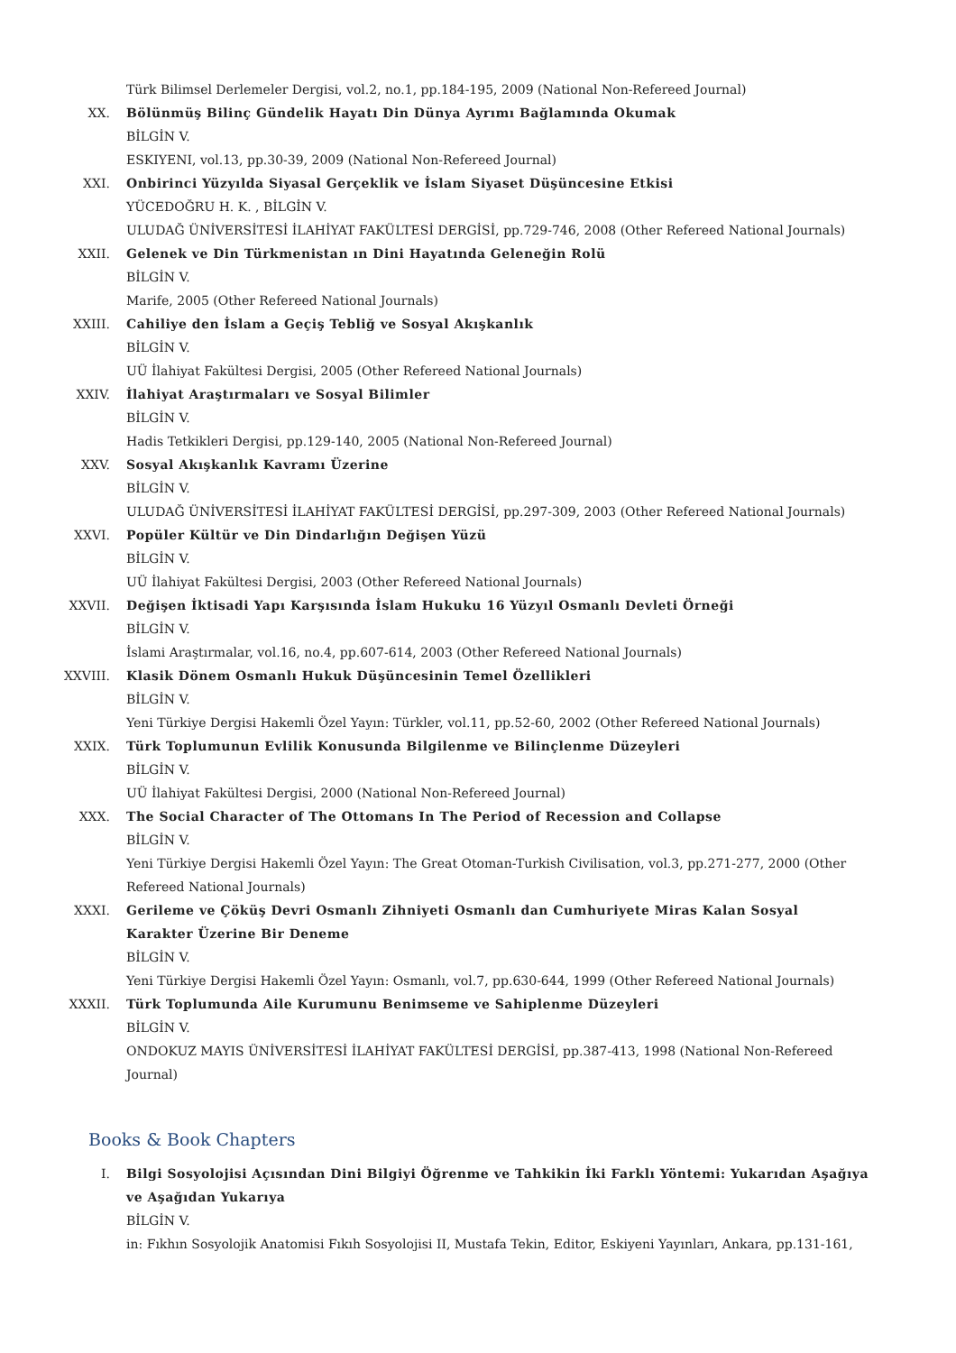Türk Bilimsel Derlemeler Dergisi, vol.2, no.1, pp.184-195, 2009 (National Non-Refereed Journal)
XX. Bölünmüş Bilinç Gündelik Hayatı Din Dünya Ayrımı Bağlamında Okumak
BİLGİN V.
ESKIYENI, vol.13, pp.30-39, 2009 (National Non-Refereed Journal)
XXI. Onbirinci Yüzyılda Siyasal Gerçeklik ve İslam Siyaset Düşüncesine Etkisi
YÜCEDOĞRU H. K. , BİLGİN V.
ULUDAĞ ÜNİVERSİTESİ İLAHİYAT FAKÜLTESİ DERGİSİ, pp.729-746, 2008 (Other Refereed National Journals)
XXII. Gelenek ve Din Türkmenistan ın Dini Hayatında Geleneğin Rolü
BİLGİN V.
Marife, 2005 (Other Refereed National Journals)
XXIII. Cahiliye den İslam a Geçiş Tebliğ ve Sosyal Akışkanlık
BİLGİN V.
UÜ İlahiyat Fakültesi Dergisi, 2005 (Other Refereed National Journals)
XXIV. İlahiyat Araştırmaları ve Sosyal Bilimler
BİLGİN V.
Hadis Tetkikleri Dergisi, pp.129-140, 2005 (National Non-Refereed Journal)
XXV. Sosyal Akışkanlık Kavramı Üzerine
BİLGİN V.
ULUDAĞ ÜNİVERSİTESİ İLAHİYAT FAKÜLTESİ DERGİSİ, pp.297-309, 2003 (Other Refereed National Journals)
XXVI. Popüler Kültür ve Din Dindarlığın Değişen Yüzü
BİLGİN V.
UÜ İlahiyat Fakültesi Dergisi, 2003 (Other Refereed National Journals)
XXVII. Değişen İktisadi Yapı Karşısında İslam Hukuku 16 Yüzyıl Osmanlı Devleti Örneği
BİLGİN V.
İslami Araştırmalar, vol.16, no.4, pp.607-614, 2003 (Other Refereed National Journals)
XXVIII. Klasik Dönem Osmanlı Hukuk Düşüncesinin Temel Özellikleri
BİLGİN V.
Yeni Türkiye Dergisi Hakemli Özel Yayın: Türkler, vol.11, pp.52-60, 2002 (Other Refereed National Journals)
XXIX. Türk Toplumunun Evlilik Konusunda Bilgilenme ve Bilinçlenme Düzeyleri
BİLGİN V.
UÜ İlahiyat Fakültesi Dergisi, 2000 (National Non-Refereed Journal)
XXX. The Social Character of The Ottomans In The Period of Recession and Collapse
BİLGİN V.
Yeni Türkiye Dergisi Hakemli Özel Yayın: The Great Otoman-Turkish Civilisation, vol.3, pp.271-277, 2000 (Other Refereed National Journals)
XXXI. Gerileme ve Çöküş Devri Osmanlı Zihniyeti Osmanlı dan Cumhuriyete Miras Kalan Sosyal Karakter Üzerine Bir Deneme
BİLGİN V.
Yeni Türkiye Dergisi Hakemli Özel Yayın: Osmanlı, vol.7, pp.630-644, 1999 (Other Refereed National Journals)
XXXII. Türk Toplumunda Aile Kurumunu Benimseme ve Sahiplenme Düzeyleri
BİLGİN V.
ONDOKUZ MAYIS ÜNİVERSİTESİ İLAHİYAT FAKÜLTESİ DERGİSİ, pp.387-413, 1998 (National Non-Refereed Journal)
Books & Book Chapters
I. Bilgi Sosyolojisi Açısından Dini Bilgiyi Öğrenme ve Tahkikin İki Farklı Yöntemi: Yukarıdan Aşağıya ve Aşağıdan Yukarıya
BİLGİN V.
in: Fıkhın Sosyolojik Anatomisi Fıkıh Sosyolojisi II, Mustafa Tekin, Editor, Eskiyeni Yayınları, Ankara, pp.131-161,